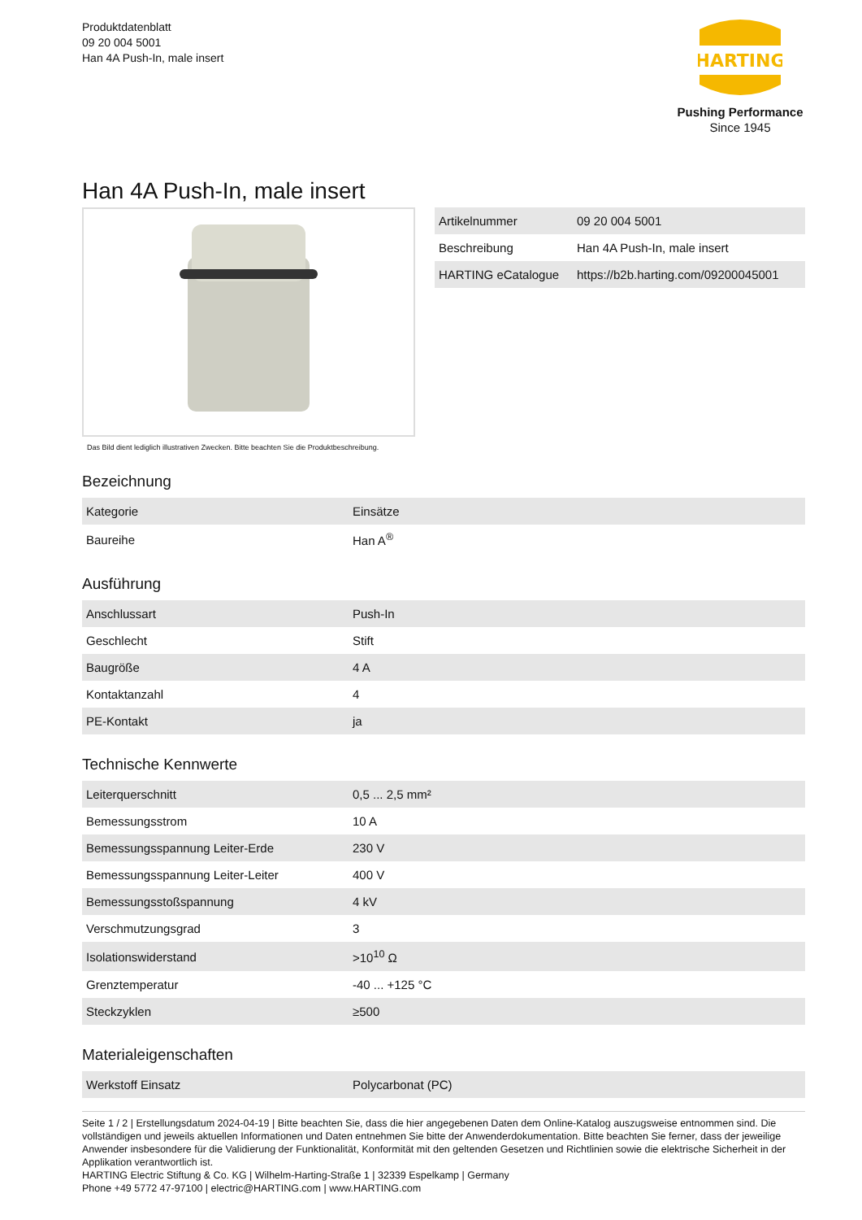Produktdatenblatt
09 20 004 5001
Han 4A Push-In, male insert
HARTING
Pushing Performance
Since 1945
Han 4A Push-In, male insert
Das Bild dient lediglich illustrativen Zwecken. Bitte beachten Sie die Produktbeschreibung.
| Artikelnummer | 09 20 004 5001 |
| Beschreibung | Han 4A Push-In, male insert |
| HARTING eCatalogue | https://b2b.harting.com/09200045001 |
Bezeichnung
| Kategorie | Einsätze |
| Baureihe | Han A<sup>®</sup> |
Ausführung
| Anschlussart | Push-In |
| Geschlecht | Stift |
| Baugröße | 4 A |
| Kontaktanzahl | 4 |
| PE-Kontakt | ja |
Technische Kennwerte
| Leiterquerschnitt | 0,5 ... 2,5 mm² |
| Bemessungsstrom | 10 A |
| Bemessungsspannung Leiter-Erde | 230 V |
| Bemessungsspannung Leiter-Leiter | 400 V |
| Bemessungsstoßspannung | 4 kV |
| Verschmutzungsgrad | 3 |
| Isolationswiderstand | >10<sup>10</sup> Ω |
| Grenztemperatur | -40 ... +125 °C |
| Steckzyklen | ≥500 |
Materialeigenschaften
| Werkstoff Einsatz | Polycarbonat (PC) |
Seite 1 / 2 | Erstellungsdatum 2024-04-19 | Bitte beachten Sie, dass die hier angegebenen Daten dem Online-Katalog auszugsweise entnommen sind. Die vollständigen und jeweils aktuellen Informationen und Daten entnehmen Sie bitte der Anwenderdokumentation. Bitte beachten Sie ferner, dass der jeweilige Anwender insbesondere für die Validierung der Funktionalität, Konformität mit den geltenden Gesetzen und Richtlinien sowie die elektrische Sicherheit in der Applikation verantwortlich ist.
HARTING Electric Stiftung & Co. KG | Wilhelm-Harting-Straße 1 | 32339 Espelkamp | Germany
Phone +49 5772 47-97100 | electric@HARTING.com | www.HARTING.com